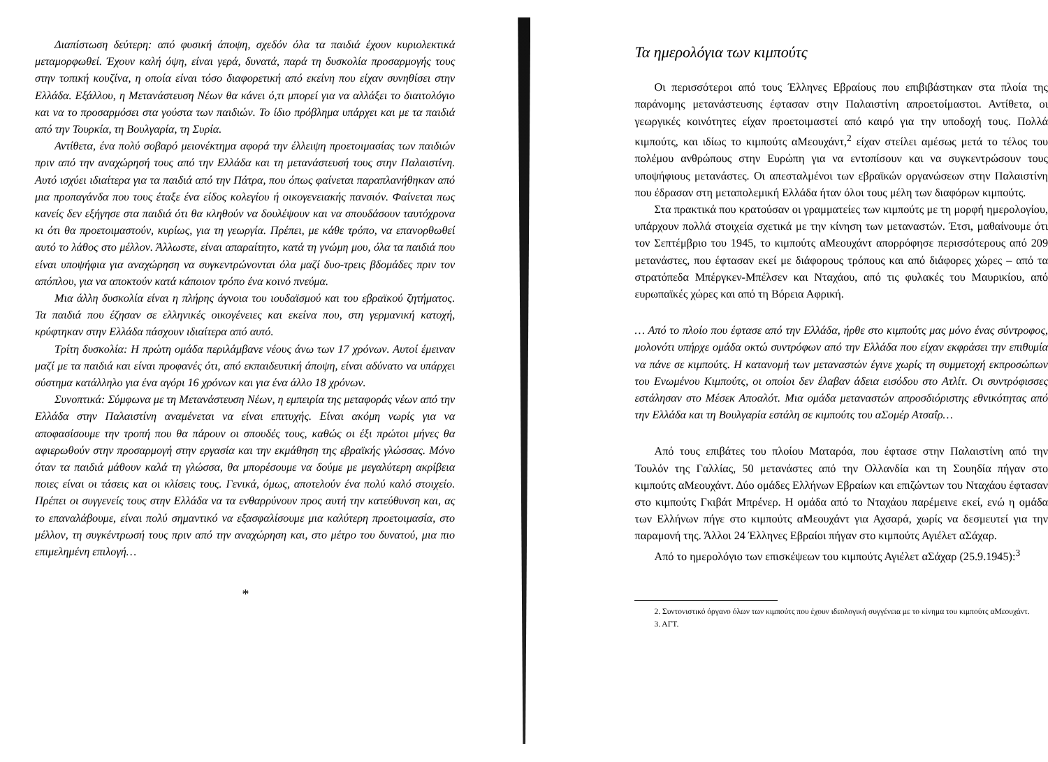Διαπίστωση δεύτερη: από φυσική άποψη, σχεδόν όλα τα παιδιά έχουν κυριολεκτικά μεταμορφωθεί. Έχουν καλή όψη, είναι γερά, δυνατά, παρά τη δυσκολία προσαρμογής τους στην τοπική κουζίνα, η οποία είναι τόσο διαφορετική από εκείνη που είχαν συνηθίσει στην Ελλάδα. Εξάλλου, η Μετανάστευση Νέων θα κάνει ό,τι μπορεί για να αλλάξει το διαιτολόγιο και να το προσαρμόσει στα γούστα των παιδιών. Το ίδιο πρόβλημα υπάρχει και με τα παιδιά από την Τουρκία, τη Βουλγαρία, τη Συρία.
Αντίθετα, ένα πολύ σοβαρό μειονέκτημα αφορά την έλλειψη προετοιμασίας των παιδιών πριν από την αναχώρησή τους από την Ελλάδα και τη μετανάστευσή τους στην Παλαιστίνη. Αυτό ισχύει ιδιαίτερα για τα παιδιά από την Πάτρα, που όπως φαίνεται παραπλανήθηκαν από μια προπαγάνδα που τους έταξε ένα είδος κολεγίου ή οικογενειακής πανσιόν. Φαίνεται πως κανείς δεν εξήγησε στα παιδιά ότι θα κληθούν να δουλέψουν και να σπουδάσουν ταυτόχρονα κι ότι θα προετοιμαστούν, κυρίως, για τη γεωργία. Πρέπει, με κάθε τρόπο, να επανορθωθεί αυτό το λάθος στο μέλλον. Άλλωστε, είναι απαραίτητο, κατά τη γνώμη μου, όλα τα παιδιά που είναι υποψήφια για αναχώρηση να συγκεντρώνονται όλα μαζί δυο-τρεις βδομάδες πριν τον απόπλου, για να αποκτούν κατά κάποιον τρόπο ένα κοινό πνεύμα.
Μια άλλη δυσκολία είναι η πλήρης άγνοια του ιουδαϊσμού και του εβραϊκού ζητήματος. Τα παιδιά που έζησαν σε ελληνικές οικογένειες και εκείνα που, στη γερμανική κατοχή, κρύφτηκαν στην Ελλάδα πάσχουν ιδιαίτερα από αυτό.
Τρίτη δυσκολία: Η πρώτη ομάδα περιλάμβανε νέους άνω των 17 χρόνων. Αυτοί έμειναν μαζί με τα παιδιά και είναι προφανές ότι, από εκπαιδευτική άποψη, είναι αδύνατο να υπάρχει σύστημα κατάλληλο για ένα αγόρι 16 χρόνων και για ένα άλλο 18 χρόνων.
Συνοπτικά: Σύμφωνα με τη Μετανάστευση Νέων, η εμπειρία της μεταφοράς νέων από την Ελλάδα στην Παλαιστίνη αναμένεται να είναι επιτυχής. Είναι ακόμη νωρίς για να αποφασίσουμε την τροπή που θα πάρουν οι σπουδές τους, καθώς οι έξι πρώτοι μήνες θα αφιερωθούν στην προσαρμογή στην εργασία και την εκμάθηση της εβραϊκής γλώσσας. Μόνο όταν τα παιδιά μάθουν καλά τη γλώσσα, θα μπορέσουμε να δούμε με μεγαλύτερη ακρίβεια ποιες είναι οι τάσεις και οι κλίσεις τους. Γενικά, όμως, αποτελούν ένα πολύ καλό στοιχείο. Πρέπει οι συγγενείς τους στην Ελλάδα να τα ενθαρρύνουν προς αυτή την κατεύθυνση και, ας το επαναλάβουμε, είναι πολύ σημαντικό να εξασφαλίσουμε μια καλύτερη προετοιμασία, στο μέλλον, τη συγκέντρωσή τους πριν από την αναχώρηση και, στο μέτρο του δυνατού, μια πιο επιμελημένη επιλογή…
*
Τα ημερολόγια των κιμπούτς
Οι περισσότεροι από τους Έλληνες Εβραίους που επιβιβάστηκαν στα πλοία της παράνομης μετανάστευσης έφτασαν στην Παλαιστίνη απροετοίμαστοι. Αντίθετα, οι γεωργικές κοινότητες είχαν προετοιμαστεί από καιρό για την υποδοχή τους. Πολλά κιμπούτς, και ιδίως το κιμπούτς αΜεουχάντ,<sup>2</sup> είχαν στείλει αμέσως μετά το τέλος του πολέμου ανθρώπους στην Ευρώπη για να εντοπίσουν και να συγκεντρώσουν τους υποψήφιους μετανάστες. Οι απεσταλμένοι των εβραϊκών οργανώσεων στην Παλαιστίνη που έδρασαν στη μεταπολεμική Ελλάδα ήταν όλοι τους μέλη των διαφόρων κιμπούτς.
Στα πρακτικά που κρατούσαν οι γραμματείες των κιμπούτς με τη μορφή ημερολογίου, υπάρχουν πολλά στοιχεία σχετικά με την κίνηση των μεταναστών. Έτσι, μαθαίνουμε ότι τον Σεπτέμβριο του 1945, το κιμπούτς αΜεουχάντ απορρόφησε περισσότερους από 209 μετανάστες, που έφτασαν εκεί με διάφορους τρόπους και από διάφορες χώρες – από τα στρατόπεδα Μπέργκεν-Μπέλσεν και Νταχάου, από τις φυλακές του Μαυρικίου, από ευρωπαϊκές χώρες και από τη Βόρεια Αφρική.
… Από το πλοίο που έφτασε από την Ελλάδα, ήρθε στο κιμπούτς μας μόνο ένας σύντροφος, μολονότι υπήρχε ομάδα οκτώ συντρόφων από την Ελλάδα που είχαν εκφράσει την επιθυμία να πάνε σε κιμπούτς. Η κατανομή των μεταναστών έγινε χωρίς τη συμμετοχή εκπροσώπων του Ενωμένου Κιμπούτς, οι οποίοι δεν έλαβαν άδεια εισόδου στο Ατλίτ. Οι συντρόφισσες εστάλησαν στο Μέσεκ Αποαλότ. Μια ομάδα μεταναστών απροσδιόριστης εθνικότητας από την Ελλάδα και τη Βουλγαρία εστάλη σε κιμπούτς του αΣομέρ Ατσαΐρ…
Από τους επιβάτες του πλοίου Ματαρόα, που έφτασε στην Παλαιστίνη από την Τουλόν της Γαλλίας, 50 μετανάστες από την Ολλανδία και τη Σουηδία πήγαν στο κιμπούτς αΜεουχάντ. Δύο ομάδες Ελλήνων Εβραίων και επιζώντων του Νταχάου έφτασαν στο κιμπούτς Γκιβάτ Μπρένερ. Η ομάδα από το Νταχάου παρέμεινε εκεί, ενώ η ομάδα των Ελλήνων πήγε στο κιμπούτς αΜεουχάντ για Αχσαρά, χωρίς να δεσμευτεί για την παραμονή της. Άλλοι 24 Έλληνες Εβραίοι πήγαν στο κιμπούτς Αγιέλετ αΣάχαρ.
Από το ημερολόγιο των επισκέψεων του κιμπούτς Αγιέλετ αΣάχαρ (25.9.1945):<sup>3</sup>
2. Συντονιστικό όργανο όλων των κιμπούτς που έχουν ιδεολογική συγγένεια με το κίνημα του κιμπούτς αΜεουχάντ.
3. ΑΓΤ.